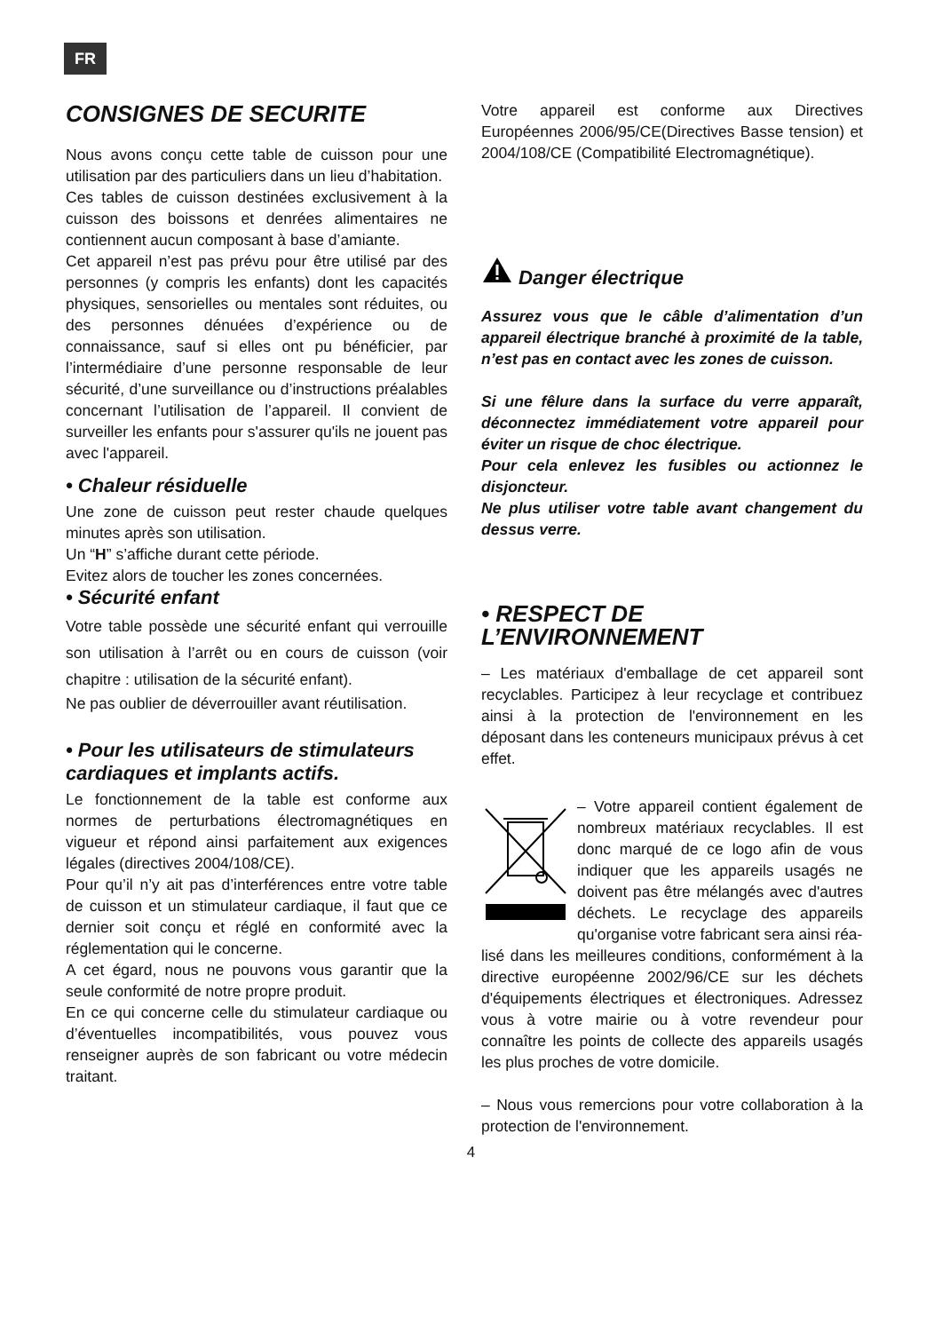FR
CONSIGNES DE SECURITE
Nous avons conçu cette table de cuisson pour une utilisation par des particuliers dans un lieu d’habitation.
Ces tables de cuisson destinées exclusivement à la cuisson des boissons et denrées alimentaires ne contiennent aucun composant à base d’amiante.
Cet appareil n’est pas prévu pour être utilisé par des personnes (y compris les enfants) dont les capacités physiques, sensorielles ou mentales sont réduites, ou des personnes dénuées d’expérience ou de connaissance, sauf si elles ont pu bénéficier, par l’intermédiaire d’une personne responsable de leur sécurité, d’une surveillance ou d’instructions préalables concernant l’utilisation de l’appareil. Il convient de surveiller les enfants pour s'assurer qu'ils ne jouent pas avec l'appareil.
• Chaleur résiduelle
Une zone de cuisson peut rester chaude quelques minutes après son utilisation.
Un “H” s’affiche durant cette période.
Evitez alors de toucher les zones concernées.
• Sécurité enfant
Votre table possède une sécurité enfant qui verrouille son utilisation à l’arrêt ou en cours de cuisson (voir chapitre : utilisation de la sécurité enfant).
Ne pas oublier de déverrouiller avant réutilisation.
• Pour les utilisateurs de stimulateurs cardiaques et implants actifs.
Le fonctionnement de la table est conforme aux normes de perturbations électromagnétiques en vigueur et répond ainsi parfaitement aux exigences légales (directives 2004/108/CE).
Pour qu’il n’y ait pas d’interférences entre votre table de cuisson et un stimulateur cardiaque, il faut que ce dernier soit conçu et réglé en conformité avec la réglementation qui le concerne.
A cet égard, nous ne pouvons vous garantir que la seule conformité de notre propre produit.
En ce qui concerne celle du stimulateur cardiaque ou d’éventuelles incompatibilités, vous pouvez vous renseigner auprès de son fabricant ou votre médecin traitant.
Votre appareil est conforme aux Directives Européennes 2006/95/CE(Directives Basse tension) et 2004/108/CE (Compatibilité Electromagnétique).
Danger électrique
Assurez vous que le câble d’alimentation d’un appareil électrique branché à proximité de la table, n’est pas en contact avec les zones de cuisson.
Si une fêlure dans la surface du verre apparaît, déconnectez immédiatement votre appareil pour éviter un risque de choc électrique.
Pour cela enlevez les fusibles ou actionnez le disjoncteur.
Ne plus utiliser votre table avant changement du dessus verre.
• RESPECT DE L’ENVIRONNEMENT
– Les matériaux d'emballage de cet appareil sont recyclables. Participez à leur recyclage et contribuez ainsi à la protection de l'environnement en les déposant dans les conteneurs municipaux prévus à cet effet.
– Votre appareil contient également de nombreux matériaux recyclables. Il est donc marqué de ce logo afin de vous indiquer que les appareils usagés ne doivent pas être mélangés avec d'autres déchets. Le recyclage des appareils qu'organise votre fabricant sera ainsi réa-
lisé dans les meilleures conditions, conformément à la directive européenne 2002/96/CE sur les déchets d'équipements électriques et électroniques. Adressez vous à votre mairie ou à votre revendeur pour connaître les points de collecte des appareils usagés les plus proches de votre domicile.
– Nous vous remercions pour votre collaboration à la protection de l'environnement.
4